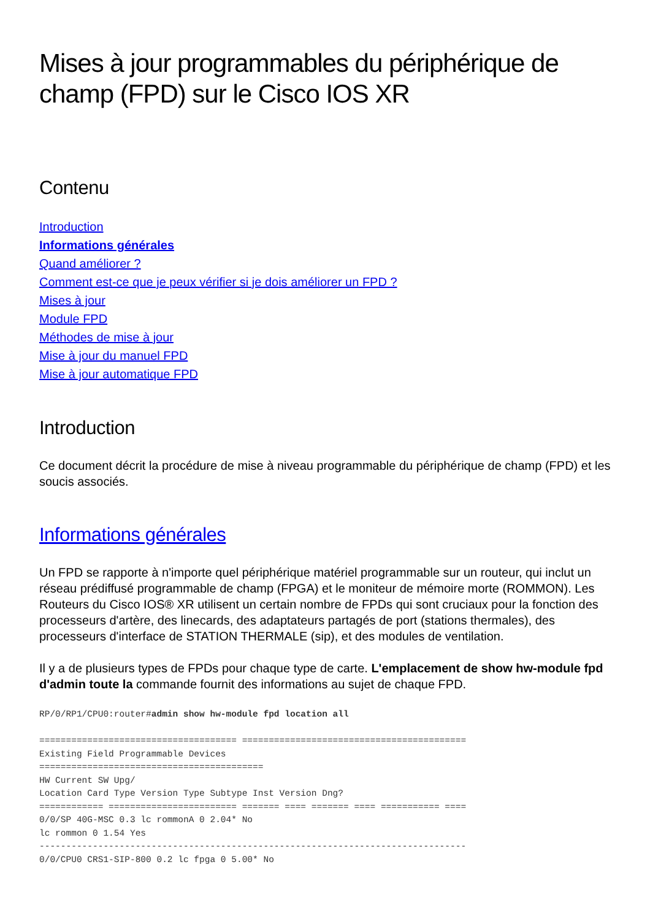Mises à jour programmables du périphérique de champ (FPD) sur le Cisco IOS XR
Contenu
Introduction
Informations générales
Quand améliorer ?
Comment est-ce que je peux vérifier si je dois améliorer un FPD ?
Mises à jour
Module FPD
Méthodes de mise à jour
Mise à jour du manuel FPD
Mise à jour automatique FPD
Introduction
Ce document décrit la procédure de mise à niveau programmable du périphérique de champ (FPD) et les soucis associés.
Informations générales
Un FPD se rapporte à n'importe quel périphérique matériel programmable sur un routeur, qui inclut un réseau prédiffusé programmable de champ (FPGA) et le moniteur de mémoire morte (ROMMON). Les Routeurs du Cisco IOS® XR utilisent un certain nombre de FPDs qui sont cruciaux pour la fonction des processeurs d'artère, des linecards, des adaptateurs partagés de port (stations thermales), des processeurs d'interface de STATION THERMALE (sip), et des modules de ventilation.
Il y a de plusieurs types de FPDs pour chaque type de carte. L'emplacement de show hw-module fpd d'admin toute la commande fournit des informations au sujet de chaque FPD.
RP/0/RP1/CPU0:router#admin show hw-module fpd location all

===================================== ==========================================
Existing Field Programmable Devices
==========================================
HW Current SW Upg/
Location Card Type Version Type Subtype Inst Version Dng?
============ ======================== ======= ==== ======= ==== =========== ====
0/0/SP 40G-MSC 0.3 lc rommonA 0 2.04* No
lc rommon 0 1.54 Yes
--------------------------------------------------------------------------------
0/0/CPU0 CRS1-SIP-800 0.2 lc fpga 0 5.00* No